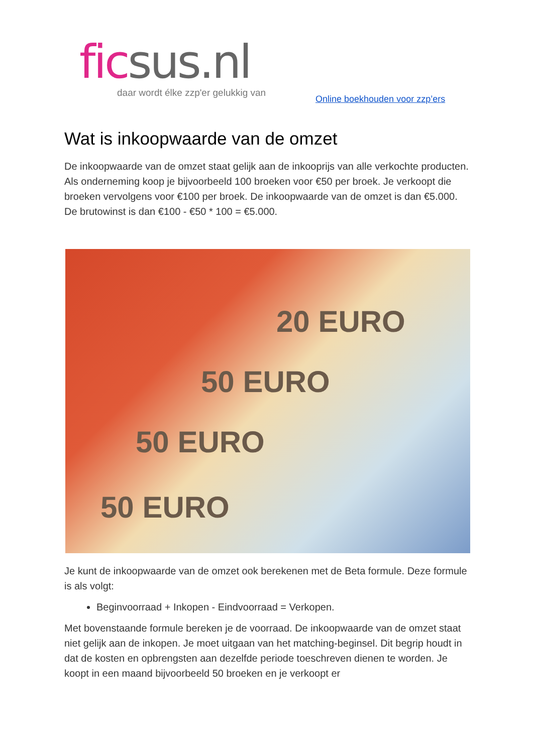fic sus.nl
daar wordt élke zzp'er gelukkig van
Online boekhouden voor zzp’ers
Wat is inkoopwaarde van de omzet
De inkoopwaarde van de omzet staat gelijk aan de inkooprijs van alle verkochte producten. Als onderneming koop je bijvoorbeeld 100 broeken voor €50 per broek. Je verkoopt die broeken vervolgens voor €100 per broek. De inkoopwaarde van de omzet is dan €5.000. De brutowinst is dan €100 - €50 * 100 = €5.000.
20 EURO
50 EURO
50 EURO
50 EURO
Je kunt de inkoopwaarde van de omzet ook berekenen met de Beta formule. Deze formule is als volgt:
Beginvoorraad + Inkopen - Eindvoorraad = Verkopen.
Met bovenstaande formule bereken je de voorraad. De inkoopwaarde van de omzet staat niet gelijk aan de inkopen. Je moet uitgaan van het matching-beginsel. Dit begrip houdt in dat de kosten en opbrengsten aan dezelfde periode toeschreven dienen te worden. Je koopt in een maand bijvoorbeeld 50 broeken en je verkoopt er